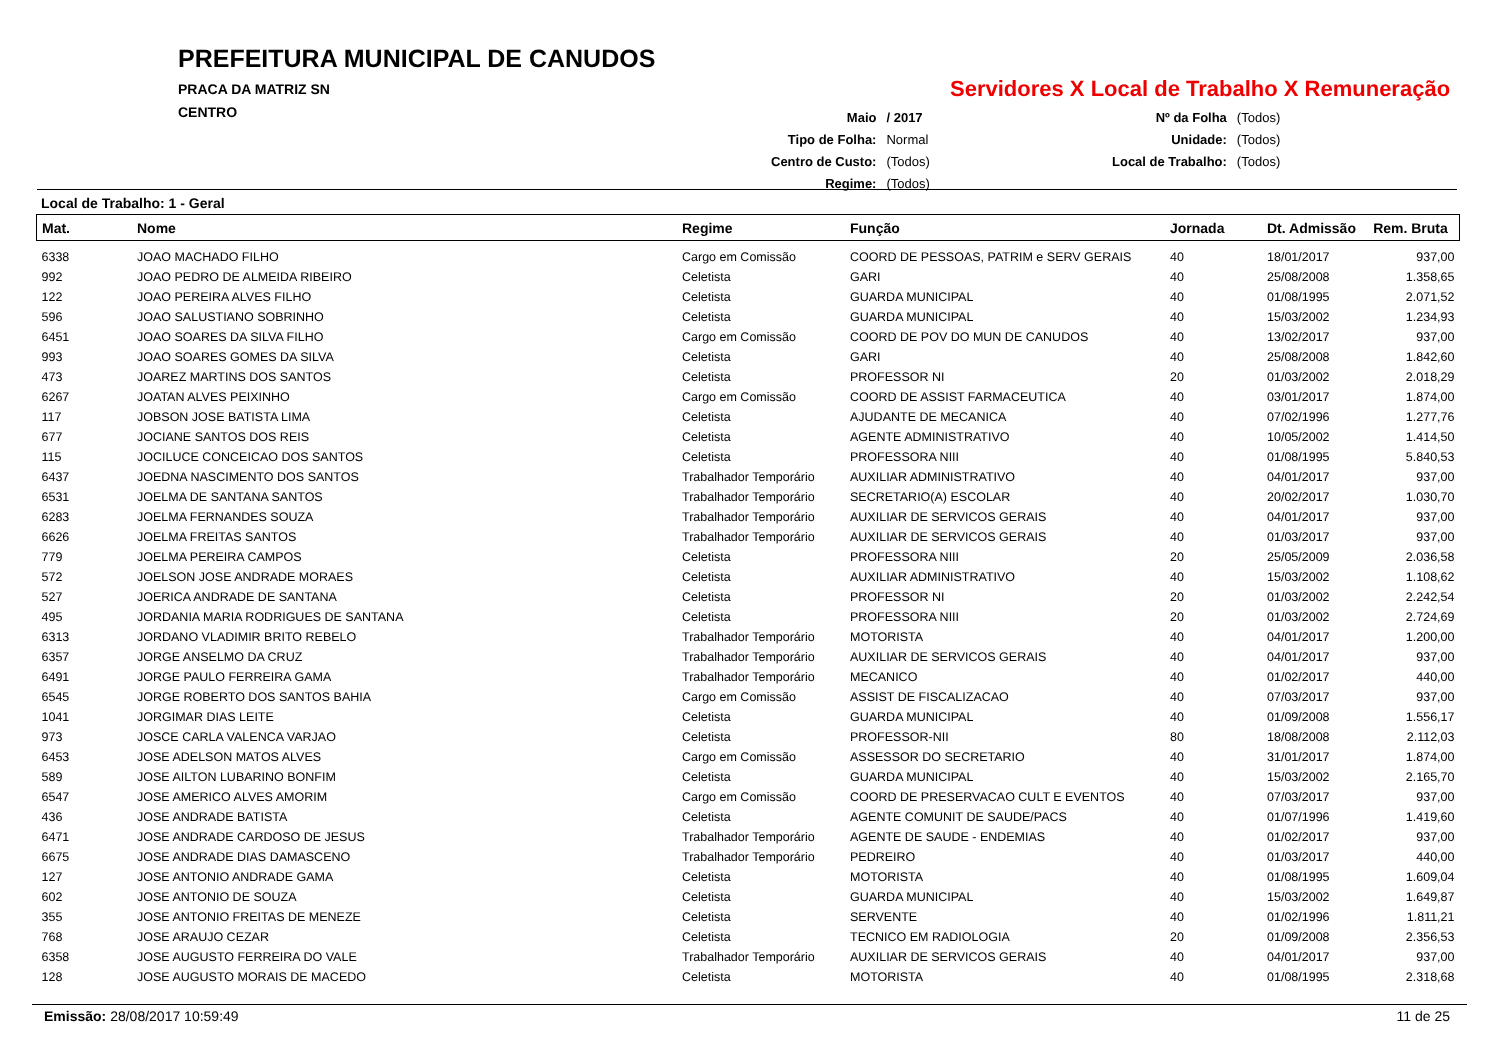PREFEITURA MUNICIPAL DE CANUDOS
PRACA DA MATRIZ SN
CENTRO
Servidores X Local de Trabalho X Remuneração
| Maio | / 2017 |
| Tipo de Folha: | Normal |
| Centro de Custo: | (Todos) |
| Regime: | (Todos) |
| Nº da Folha | (Todos) |
| Unidade: | (Todos) |
| Local de Trabalho: | (Todos) |
Local de Trabalho: 1 - Geral
| Mat. | Nome | Regime | Função | Jornada | Dt. Admissão | Rem. Bruta |
| --- | --- | --- | --- | --- | --- | --- |
| 6338 | JOAO MACHADO FILHO | Cargo em Comissão | COORD DE PESSOAS, PATRIM e SERV GERAIS | 40 | 18/01/2017 | 937,00 |
| 992 | JOAO PEDRO DE ALMEIDA RIBEIRO | Celetista | GARI | 40 | 25/08/2008 | 1.358,65 |
| 122 | JOAO PEREIRA ALVES FILHO | Celetista | GUARDA MUNICIPAL | 40 | 01/08/1995 | 2.071,52 |
| 596 | JOAO SALUSTIANO SOBRINHO | Celetista | GUARDA MUNICIPAL | 40 | 15/03/2002 | 1.234,93 |
| 6451 | JOAO SOARES DA SILVA FILHO | Cargo em Comissão | COORD DE POV DO MUN DE CANUDOS | 40 | 13/02/2017 | 937,00 |
| 993 | JOAO SOARES GOMES DA SILVA | Celetista | GARI | 40 | 25/08/2008 | 1.842,60 |
| 473 | JOAREZ MARTINS DOS SANTOS | Celetista | PROFESSOR NI | 20 | 01/03/2002 | 2.018,29 |
| 6267 | JOATAN ALVES PEIXINHO | Cargo em Comissão | COORD DE ASSIST FARMACEUTICA | 40 | 03/01/2017 | 1.874,00 |
| 117 | JOBSON JOSE BATISTA LIMA | Celetista | AJUDANTE DE MECANICA | 40 | 07/02/1996 | 1.277,76 |
| 677 | JOCIANE SANTOS DOS REIS | Celetista | AGENTE ADMINISTRATIVO | 40 | 10/05/2002 | 1.414,50 |
| 115 | JOCILUCE CONCEICAO DOS SANTOS | Celetista | PROFESSORA NIII | 40 | 01/08/1995 | 5.840,53 |
| 6437 | JOEDNA NASCIMENTO DOS SANTOS | Trabalhador Temporário | AUXILIAR ADMINISTRATIVO | 40 | 04/01/2017 | 937,00 |
| 6531 | JOELMA DE SANTANA SANTOS | Trabalhador Temporário | SECRETARIO(A) ESCOLAR | 40 | 20/02/2017 | 1.030,70 |
| 6283 | JOELMA FERNANDES SOUZA | Trabalhador Temporário | AUXILIAR DE SERVICOS GERAIS | 40 | 04/01/2017 | 937,00 |
| 6626 | JOELMA FREITAS SANTOS | Trabalhador Temporário | AUXILIAR DE SERVICOS GERAIS | 40 | 01/03/2017 | 937,00 |
| 779 | JOELMA PEREIRA CAMPOS | Celetista | PROFESSORA NIII | 20 | 25/05/2009 | 2.036,58 |
| 572 | JOELSON JOSE ANDRADE MORAES | Celetista | AUXILIAR ADMINISTRATIVO | 40 | 15/03/2002 | 1.108,62 |
| 527 | JOERICA ANDRADE DE SANTANA | Celetista | PROFESSOR NI | 20 | 01/03/2002 | 2.242,54 |
| 495 | JORDANIA MARIA RODRIGUES DE SANTANA | Celetista | PROFESSORA NIII | 20 | 01/03/2002 | 2.724,69 |
| 6313 | JORDANO VLADIMIR BRITO REBELO | Trabalhador Temporário | MOTORISTA | 40 | 04/01/2017 | 1.200,00 |
| 6357 | JORGE ANSELMO DA CRUZ | Trabalhador Temporário | AUXILIAR DE SERVICOS GERAIS | 40 | 04/01/2017 | 937,00 |
| 6491 | JORGE PAULO FERREIRA GAMA | Trabalhador Temporário | MECANICO | 40 | 01/02/2017 | 440,00 |
| 6545 | JORGE ROBERTO DOS SANTOS BAHIA | Cargo em Comissão | ASSIST DE FISCALIZACAO | 40 | 07/03/2017 | 937,00 |
| 1041 | JORGIMAR DIAS LEITE | Celetista | GUARDA MUNICIPAL | 40 | 01/09/2008 | 1.556,17 |
| 973 | JOSCE CARLA VALENCA VARJAO | Celetista | PROFESSOR-NII | 80 | 18/08/2008 | 2.112,03 |
| 6453 | JOSE ADELSON MATOS ALVES | Cargo em Comissão | ASSESSOR DO SECRETARIO | 40 | 31/01/2017 | 1.874,00 |
| 589 | JOSE AILTON LUBARINO BONFIM | Celetista | GUARDA MUNICIPAL | 40 | 15/03/2002 | 2.165,70 |
| 6547 | JOSE AMERICO ALVES AMORIM | Cargo em Comissão | COORD DE PRESERVACAO CULT E EVENTOS | 40 | 07/03/2017 | 937,00 |
| 436 | JOSE ANDRADE BATISTA | Celetista | AGENTE COMUNIT DE SAUDE/PACS | 40 | 01/07/1996 | 1.419,60 |
| 6471 | JOSE ANDRADE CARDOSO DE JESUS | Trabalhador Temporário | AGENTE DE SAUDE - ENDEMIAS | 40 | 01/02/2017 | 937,00 |
| 6675 | JOSE ANDRADE DIAS DAMASCENO | Trabalhador Temporário | PEDREIRO | 40 | 01/03/2017 | 440,00 |
| 127 | JOSE ANTONIO ANDRADE GAMA | Celetista | MOTORISTA | 40 | 01/08/1995 | 1.609,04 |
| 602 | JOSE ANTONIO DE SOUZA | Celetista | GUARDA MUNICIPAL | 40 | 15/03/2002 | 1.649,87 |
| 355 | JOSE ANTONIO FREITAS DE MENEZE | Celetista | SERVENTE | 40 | 01/02/1996 | 1.811,21 |
| 768 | JOSE ARAUJO CEZAR | Celetista | TECNICO EM RADIOLOGIA | 20 | 01/09/2008 | 2.356,53 |
| 6358 | JOSE AUGUSTO FERREIRA DO VALE | Trabalhador Temporário | AUXILIAR DE SERVICOS GERAIS | 40 | 04/01/2017 | 937,00 |
| 128 | JOSE AUGUSTO MORAIS DE MACEDO | Celetista | MOTORISTA | 40 | 01/08/1995 | 2.318,68 |
Emissão: 28/08/2017 10:59:49 11 de 25